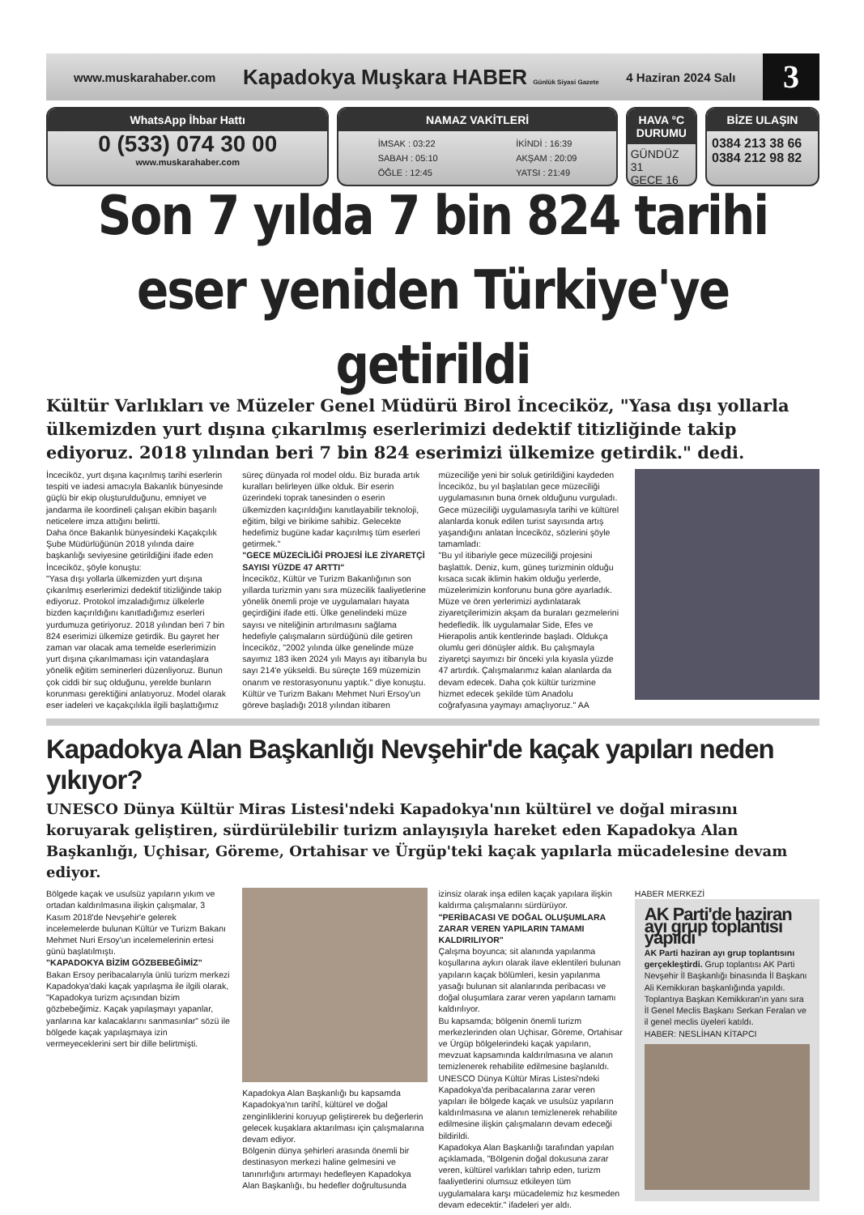www.muskarahaber.com Kapadokya Muşkara HABER Günlük Siyasi Gazete 4 Haziran 2024 Salı 3
WhatsApp İhbar Hattı
0 (533) 074 30 00
www.muskarahaber.com
NAMAZ VAKİTLERİ
İMSAK : 03:22
SABAH : 05:10
ÖĞLE : 12:45
İKİNDİ : 16:39
AKŞAM : 20:09
YATSI : 21:49
HAVA °C DURUMU
GÜNDÜZ 31
GECE 16
BİZE ULAŞIN
0384 213 38 66
0384 212 98 82
Son 7 yılda 7 bin 824 tarihi eser yeniden Türkiye'ye getirildi
Kültür Varlıkları ve Müzeler Genel Müdürü Birol İnceciköz, "Yasa dışı yollarla ülkemizden yurt dışına çıkarılmış eserlerimizi dedektif titizliğinde takip ediyoruz. 2018 yılından beri 7 bin 824 eserimizi ülkemize getirdik." dedi.
İnceciköz, yurt dışına kaçırılmış tarihi eserlerin tespiti ve iadesi amacıyla Bakanlık bünyesinde güçlü bir ekip oluşturulduğunu, emniyet ve jandarma ile koordineli çalışan ekibin başarılı neticelere imza attığını belirtti.
Daha önce Bakanlık bünyesindeki Kaçakçılık Şube Müdürlüğünün 2018 yılında daire başkanlığı seviyesine getirildiğini ifade eden İnceciköz, şöyle konuştu:
"Yasa dışı yollarla ülkemizden yurt dışına çıkarılmış eserlerimizi dedektif titizliğinde takip ediyoruz. Protokol imzaladığımız ülkelerle bizden kaçırıldığını kanıtladığımız eserleri yurdumuza getiriyoruz. 2018 yılından beri 7 bin 824 eserimizi ülkemize getirdik. Bu gayret her zaman var olacak ama temelde eserlerimizin yurt dışına çıkarılmaması için vatandaşlara yönelik eğitim seminerleri düzenliyoruz. Bunun çok ciddi bir suç olduğunu, yerelde bunların korunması gerektiğini anlatıyoruz. Model olarak eser iadeleri ve kaçakçılıkla ilgili başlattığımız süreç dünyada rol model oldu. Biz burada artık kuralları belirleyen ülke olduk. Bir eserin üzerindeki toprak tanesinden o eserin ülkemizden kaçırıldığını kanıtlayabilir teknoloji, eğitim, bilgi ve birikime sahibiz. Gelecekte hedefimiz bugüne kadar kaçırılmış tüm eserleri getirmek."
"GECE MÜZECİLİĞİ PROJESİ İLE ZİYARETÇİ SAYISI YÜZDE 47 ARTTI"
İnceciköz, Kültür ve Turizm Bakanlığının son yıllarda turizmin yanı sıra müzecilik faaliyetlerine yönelik önemli proje ve uygulamaları hayata geçirdiğini ifade etti. Ülke genelindeki müze sayısı ve niteliğinin artırılmasını sağlama hedefiyle çalışmaların sürdüğünü dile getiren İnceciköz, "2002 yılında ülke genelinde müze sayımız 183 iken 2024 yılı Mayıs ayı itibarıyla bu sayı 214'e yükseldi. Bu süreçte 169 müzemizin onarım ve restorasyonunu yaptık." diye konuştu.
Kültür ve Turizm Bakanı Mehmet Nuri Ersoy'un göreve başladığı 2018 yılından itibaren müzeciliğe yeni bir soluk getirildiğini kaydeden İnceciköz, bu yıl başlatılan gece müzeciliği uygulamasının buna örnek olduğunu vurguladı.
Gece müzeciliği uygulamasıyla tarihi ve kültürel alanlarda konuk edilen turist sayısında artış yaşandığını anlatan İnceciköz, sözlerini şöyle tamamladı:
"Bu yıl itibariyle gece müzeciliği projesini başlattık. Deniz, kum, güneş turizminin olduğu kısaca sıcak iklimin hakim olduğu yerlerde, müzelerimizin konforunu buna göre ayarladık. Müze ve ören yerlerimizi aydınlatarak ziyaretçilerimizin akşam da buraları gezmelerini hedefledik. İlk uygulamalar Side, Efes ve Hierapolis antik kentlerinde başladı. Oldukça olumlu geri dönüşler aldık. Bu çalışmayla ziyaretçi sayımızı bir önceki yıla kıyasla yüzde 47 artırdık. Çalışmalarımız kalan alanlarda da devam edecek. Daha çok kültür turizmine hizmet edecek şekilde tüm Anadolu coğrafyasına yaymayı amaçlıyoruz." AA
Kapadokya Alan Başkanlığı Nevşehir'de kaçak yapıları neden yıkıyor?
UNESCO Dünya Kültür Miras Listesi'ndeki Kapadokya'nın kültürel ve doğal mirasını koruyarak geliştiren, sürdürülebilir turizm anlayışıyla hareket eden Kapadokya Alan Başkanlığı, Uçhisar, Göreme, Ortahisar ve Ürgüp'teki kaçak yapılarla mücadelesine devam ediyor.
Bölgede kaçak ve usulsüz yapıların yıkım ve ortadan kaldırılmasına ilişkin çalışmalar, 3 Kasım 2018'de Nevşehir'e gelerek incelemelerde bulunan Kültür ve Turizm Bakanı Mehmet Nuri Ersoy'un incelemelerinin ertesi günü başlatılmıştı.
"KAPADOKYA BİZİM GÖZBEBEĞİMİZ"
Bakan Ersoy peribacalarıyla ünlü turizm merkezi Kapadokya'daki kaçak yapılaşma ile ilgili olarak, "Kapadokya turizm açısından bizim gözbebeğimiz. Kaçak yapılaşmayı yapanlar, yanlarına kar kalacaklarını sanmasınlar" sözü ile bölgede kaçak yapılaşmaya izin vermeyeceklerini sert bir dille belirtmişti.
Kapadokya Alan Başkanlığı bu kapsamda Kapadokya'nın tarihî, kültürel ve doğal zenginliklerini koruyup geliştirerek bu değerlerin gelecek kuşaklara aktarılması için çalışmalarına devam ediyor.
Bölgenin dünya şehirleri arasında önemli bir destinasyon merkezi haline gelmesini ve tanınırlığını artırmayı hedefleyen Kapadokya Alan Başkanlığı, bu hedefler doğrultusunda izinsiz olarak inşa edilen kaçak yapılara ilişkin kaldırma çalışmalarını sürdürüyor.
"PERİBACASI VE DOĞAL OLUŞUMLARA ZARAR VEREN YAPILARIN TAMAMI KALDIRILIYOR"
Çalışma boyunca; sit alanında yapılanma koşullarına aykırı olarak ilave eklentileri bulunan yapıların kaçak bölümleri, kesin yapılanma yasağı bulunan sit alanlarında peribacası ve doğal oluşumlara zarar veren yapıların tamamı kaldırılıyor.
Bu kapsamda; bölgenin önemli turizm merkezlerinden olan Uçhisar, Göreme, Ortahisar ve Ürgüp bölgelerindeki kaçak yapıların, mevzuat kapsamında kaldırılmasına ve alanın temizlenerek rehabilite edilmesine başlanıldı.
UNESCO Dünya Kültür Miras Listesi'ndeki Kapadokya'da peribacalarına zarar veren yapıları ile bölgede kaçak ve usulsüz yapıların kaldırılmasına ve alanın temizlenerek rehabilite edilmesine ilişkin çalışmaların devam edeceği bildirildi.
Kapadokya Alan Başkanlığı tarafından yapılan açıklamada, "Bölgenin doğal dokusuna zarar veren, kültürel varlıkları tahrip eden, turizm faaliyetlerini olumsuz etkileyen tüm uygulamalara karşı mücadelemiz hız kesmeden devam edecektir." ifadeleri yer aldı.
HABER MERKEZİ
AK Parti'de haziran ayı grup toplantısı yapıldı
AK Parti haziran ayı grup toplantısını gerçekleştirdi. Grup toplantısı AK Parti Nevşehir İl Başkanlığı binasında İl Başkanı Ali Kemikkıran başkanlığında yapıldı.
Toplantıya Başkan Kemikkıran'ın yanı sıra İl Genel Meclis Başkanı Serkan Feralan ve il genel meclis üyeleri katıldı.
HABER: NESLİHAN KİTAPCI